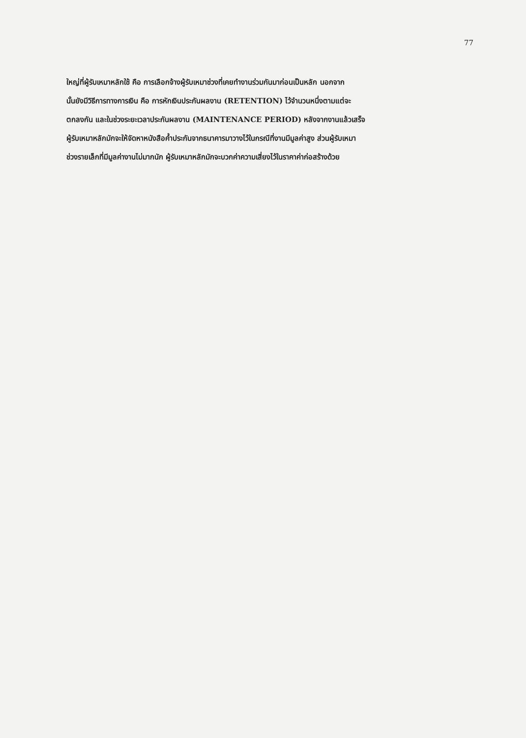77
ใหญ่ที่ผู้รับเหมาหลักใช้ คือ การเลือกจ้างผู้รับเหมาช่วงที่เคยทำงานร่วมกันมาก่อนเป็นหลัก นอกจาก
นั้นยังมีวิธีการทางการเงิน คือ การหักเงินประกันผลงาน (RETENTION) ไว้จำนวนหนึ่งตามแต่จะ
ตกลงกัน และในช่วงระยะเวลาประกันผลงาน (MAINTENANCE PERIOD) หลังจากงานแล้วเสร็จ
ผู้รับเหมาหลักมักจะให้จัดหาหนังสือค้ำประกันจากธนาคารมาวางไว้ในกรณีที่งานมีมูลค่าสูง ส่วนผู้รับเหมา
ช่วงรายเล็กที่มีมูลค่างานไม่มากนัก ผู้รับเหมาหลักมักจะบวกค่าความเสี่ยงไว้ในราคาค่าก่อสร้างด้วย